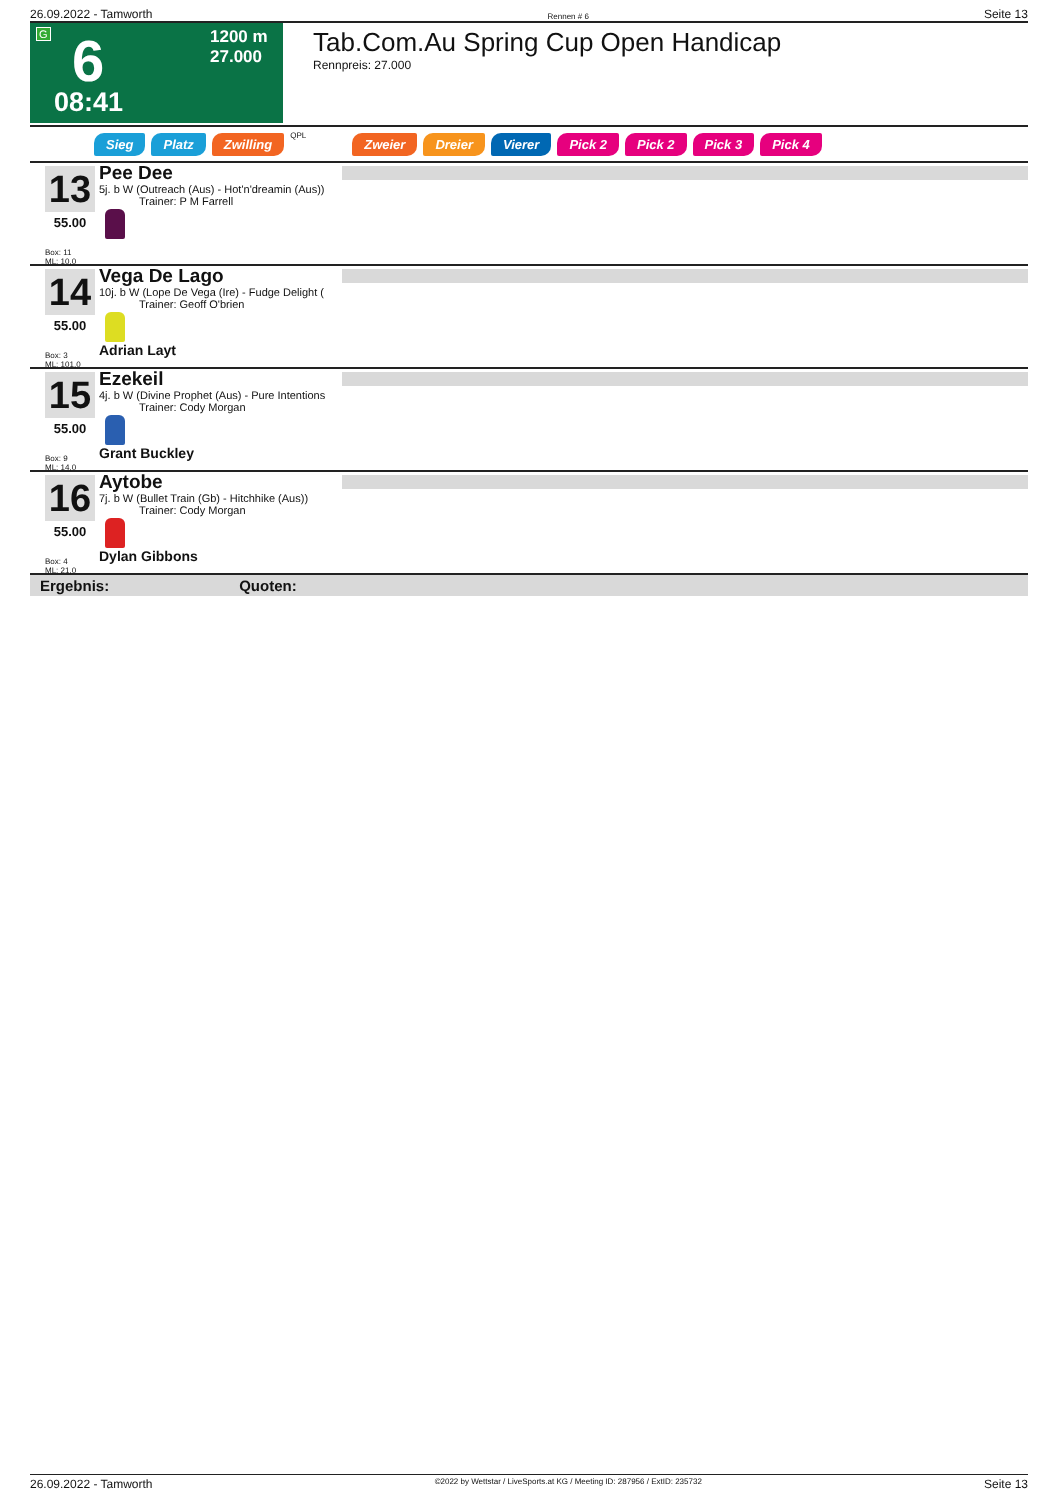26.09.2022 - Tamworth Rennen # 6 Seite 13
G 6 1200 m
27.000
08:41
Tab.Com.Au Spring Cup Open Handicap
Rennpreis: 27.000
Sieg Platz Zwilling QPL Zweier Dreier Vierer Pick 2 Pick 2 Pick 3 Pick 4
13
55.00
Box: 11
ML: 10,0
Pee Dee
5j. b W (Outreach (Aus) - Hot'n'dreamin (Aus))
Trainer: P M Farrell
14
55.00
Box: 3
ML: 101,0
Vega De Lago
10j. b W (Lope De Vega (Ire) - Fudge Delight (
Trainer: Geoff O'brien
Adrian Layt
15
55.00
Box: 9
ML: 14,0
Ezekeil
4j. b W (Divine Prophet (Aus) - Pure Intentions
Trainer: Cody Morgan
Grant Buckley
16
55.00
Box: 4
ML: 21,0
Aytobe
7j. b W (Bullet Train (Gb) - Hitchhike (Aus))
Trainer: Cody Morgan
Dylan Gibbons
Ergebnis: Quoten:
26.09.2022 - Tamworth ©2022 by Wettstar / LiveSports.at KG / Meeting ID: 287956 / ExtID: 235732 Seite 13